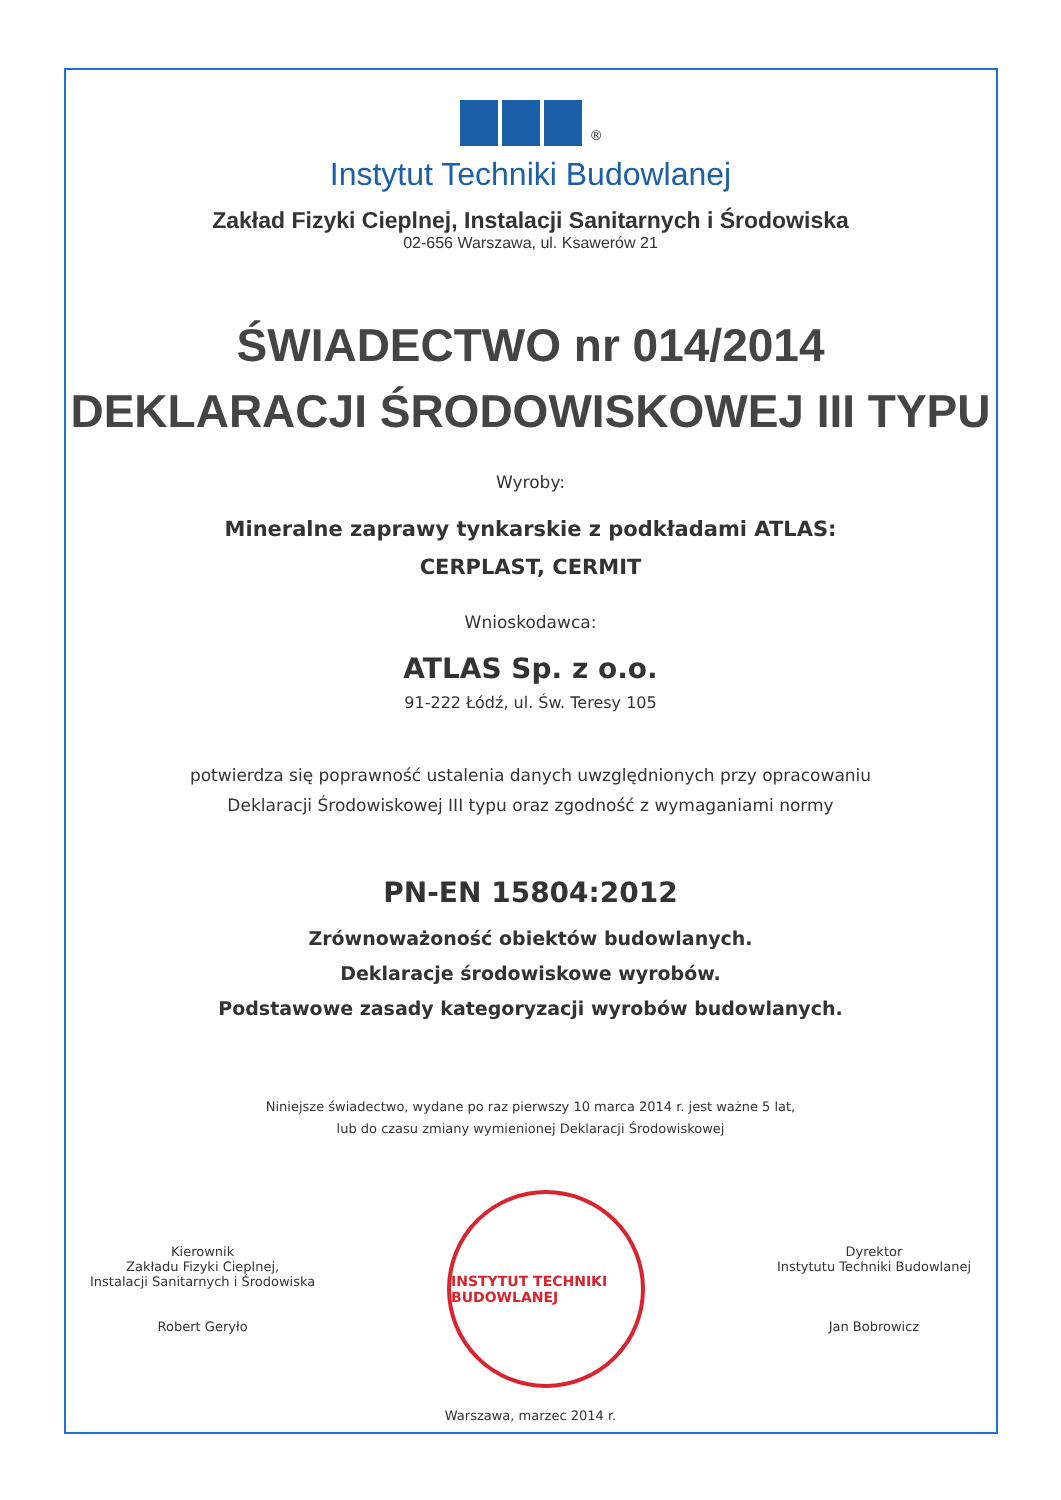<sup>®</sup>
Instytut Techniki Budowlanej
Zakład Fizyki Cieplnej, Instalacji Sanitarnych i Środowiska
02-656 Warszawa, ul. Ksawerów 21
ŚWIADECTWO nr 014/2014
DEKLARACJI ŚRODOWISKOWEJ III TYPU
Wyroby:
Mineralne zaprawy tynkarskie z podkładami ATLAS:
CERPLAST, CERMIT
Wnioskodawca:
ATLAS Sp. z o.o.
91-222 Łódź, ul. Św. Teresy 105
potwierdza się poprawność ustalenia danych uwzględnionych przy opracowaniu
Deklaracji Środowiskowej III typu oraz zgodność z wymaganiami normy
PN-EN 15804:2012
Zrównoważoność obiektów budowlanych.
Deklaracje środowiskowe wyrobów.
Podstawowe zasady kategoryzacji wyrobów budowlanych.
Niniejsze świadectwo, wydane po raz pierwszy 10 marca 2014 r. jest ważne 5 lat,
lub do czasu zmiany wymienionej Deklaracji Środowiskowej
Kierownik
Zakładu Fizyki Cieplnej,
Instalacji Sanitarnych i Środowiska
Robert Geryło
INSTYTUT TECHNIKI BUDOWLANEJ
Dyrektor
Instytutu Techniki Budowlanej
Jan Bobrowicz
Warszawa, marzec 2014 r.